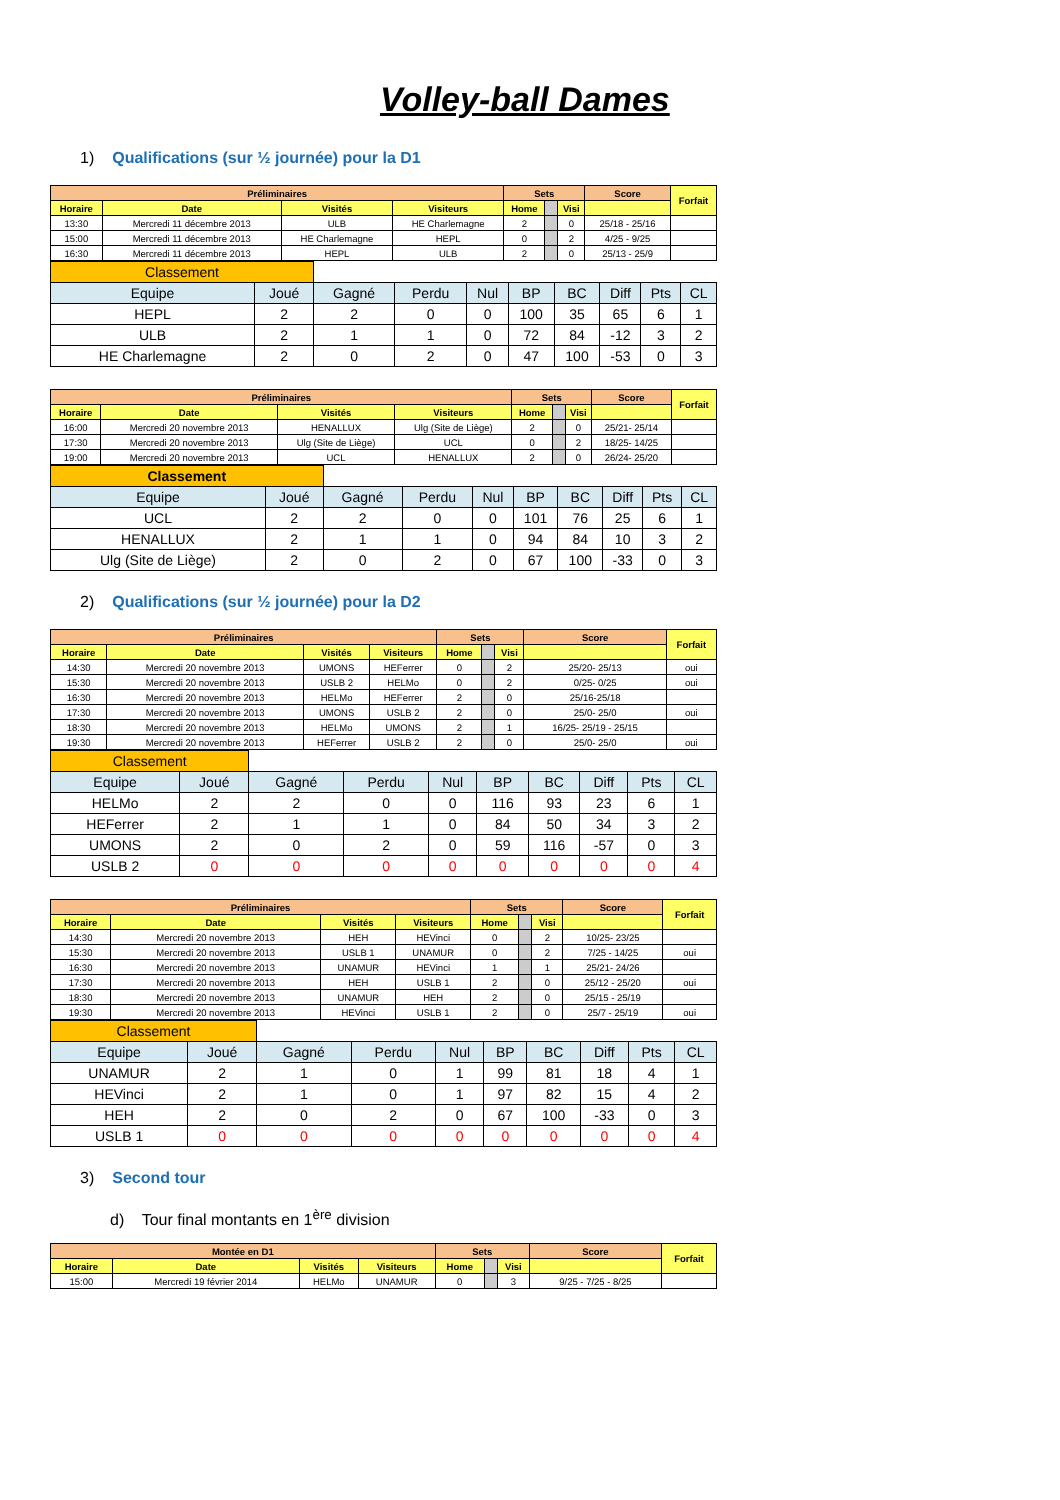Volley-ball Dames
1) Qualifications (sur ½ journée) pour la D1
| Préliminaires | | | | Sets | | | Score | Forfait |
| --- | --- | --- | --- | --- | --- | --- | --- | --- |
| Horaire | Date | Visités | Visiteurs | Home | | Visi | | |
| 13:30 | Mercredi 11 décembre 2013 | ULB | HE Charlemagne | 2 | | 0 | 25/18 - 25/16 | |
| 15:00 | Mercredi 11 décembre 2013 | HE Charlemagne | HEPL | 0 | | 2 | 4/25 - 9/25 | |
| 16:30 | Mercredi 11 décembre 2013 | HEPL | ULB | 2 | | 0 | 25/13 - 25/9 | |
| Classement | | | | | | | | | |
| Equipe | Joué | Gagné | Perdu | Nul | BP | BC | Diff | Pts | CL |
| HEPL | 2 | 2 | 0 | 0 | 100 | 35 | 65 | 6 | 1 |
| ULB | 2 | 1 | 1 | 0 | 72 | 84 | -12 | 3 | 2 |
| HE Charlemagne | 2 | 0 | 2 | 0 | 47 | 100 | -53 | 0 | 3 |
| Préliminaires | | | | Sets | | | Score | Forfait |
| --- | --- | --- | --- | --- | --- | --- | --- | --- |
| Horaire | Date | Visités | Visiteurs | Home | | Visi | | |
| 16:00 | Mercredi 20 novembre 2013 | HENALLUX | Ulg (Site de Liège) | 2 | | 0 | 25/21- 25/14 | |
| 17:30 | Mercredi 20 novembre 2013 | Ulg (Site de Liège) | UCL | 0 | | 2 | 18/25- 14/25 | |
| 19:00 | Mercredi 20 novembre 2013 | UCL | HENALLUX | 2 | | 0 | 26/24- 25/20 | |
| Classement | | | | | | | | | |
| Equipe | Joué | Gagné | Perdu | Nul | BP | BC | Diff | Pts | CL |
| UCL | 2 | 2 | 0 | 0 | 101 | 76 | 25 | 6 | 1 |
| HENALLUX | 2 | 1 | 1 | 0 | 94 | 84 | 10 | 3 | 2 |
| Ulg (Site de Liège) | 2 | 0 | 2 | 0 | 67 | 100 | -33 | 0 | 3 |
2) Qualifications (sur ½ journée) pour la D2
| Préliminaires | | | | Sets | | | Score | Forfait |
| --- | --- | --- | --- | --- | --- | --- | --- | --- |
| Horaire | Date | Visités | Visiteurs | Home | | Visi | | |
| 14:30 | Mercredi 20 novembre 2013 | UMONS | HEFerrer | 0 | | 2 | 25/20- 25/13 | oui |
| 15:30 | Mercredi 20 novembre 2013 | USLB 2 | HELMo | 0 | | 2 | 0/25- 0/25 | oui |
| 16:30 | Mercredi 20 novembre 2013 | HELMo | HEFerrer | 2 | | 0 | 25/16-25/18 | |
| 17:30 | Mercredi 20 novembre 2013 | UMONS | USLB 2 | 2 | | 0 | 25/0- 25/0 | oui |
| 18:30 | Mercredi 20 novembre 2013 | HELMo | UMONS | 2 | | 1 | 16/25- 25/19 - 25/15 | |
| 19:30 | Mercredi 20 novembre 2013 | HEFerrer | USLB 2 | 2 | | 0 | 25/0- 25/0 | oui |
| Classement | | | | | | | | | |
| Equipe | Joué | Gagné | Perdu | Nul | BP | BC | Diff | Pts | CL |
| HELMo | 2 | 2 | 0 | 0 | 116 | 93 | 23 | 6 | 1 |
| HEFerrer | 2 | 1 | 1 | 0 | 84 | 50 | 34 | 3 | 2 |
| UMONS | 2 | 0 | 2 | 0 | 59 | 116 | -57 | 0 | 3 |
| USLB 2 | 0 | 0 | 0 | 0 | 0 | 0 | 0 | 0 | 4 |
| Préliminaires | | | | Sets | | | Score | Forfait |
| --- | --- | --- | --- | --- | --- | --- | --- | --- |
| Horaire | Date | Visités | Visiteurs | Home | | Visi | | |
| 14:30 | Mercredi 20 novembre 2013 | HEH | HEVinci | 0 | | 2 | 10/25- 23/25 | |
| 15:30 | Mercredi 20 novembre 2013 | USLB 1 | UNAMUR | 0 | | 2 | 7/25 - 14/25 | oui |
| 16:30 | Mercredi 20 novembre 2013 | UNAMUR | HEVinci | 1 | | 1 | 25/21- 24/26 | |
| 17:30 | Mercredi 20 novembre 2013 | HEH | USLB 1 | 2 | | 0 | 25/12 - 25/20 | oui |
| 18:30 | Mercredi 20 novembre 2013 | UNAMUR | HEH | 2 | | 0 | 25/15 - 25/19 | |
| 19:30 | Mercredi 20 novembre 2013 | HEVinci | USLB 1 | 2 | | 0 | 25/7 - 25/19 | oui |
| Classement | | | | | | | | | |
| Equipe | Joué | Gagné | Perdu | Nul | BP | BC | Diff | Pts | CL |
| UNAMUR | 2 | 1 | 0 | 1 | 99 | 81 | 18 | 4 | 1 |
| HEVinci | 2 | 1 | 0 | 1 | 97 | 82 | 15 | 4 | 2 |
| HEH | 2 | 0 | 2 | 0 | 67 | 100 | -33 | 0 | 3 |
| USLB 1 | 0 | 0 | 0 | 0 | 0 | 0 | 0 | 0 | 4 |
3) Second tour
d) Tour final montants en 1<sup>ère</sup> division
| Montée en D1 | | | | Sets | | | Score | Forfait |
| --- | --- | --- | --- | --- | --- | --- | --- | --- |
| Horaire | Date | Visités | Visiteurs | Home | | Visi | | |
| 15:00 | Mercredi 19 février 2014 | HELMo | UNAMUR | 0 | | 3 | 9/25 - 7/25 - 8/25 | |